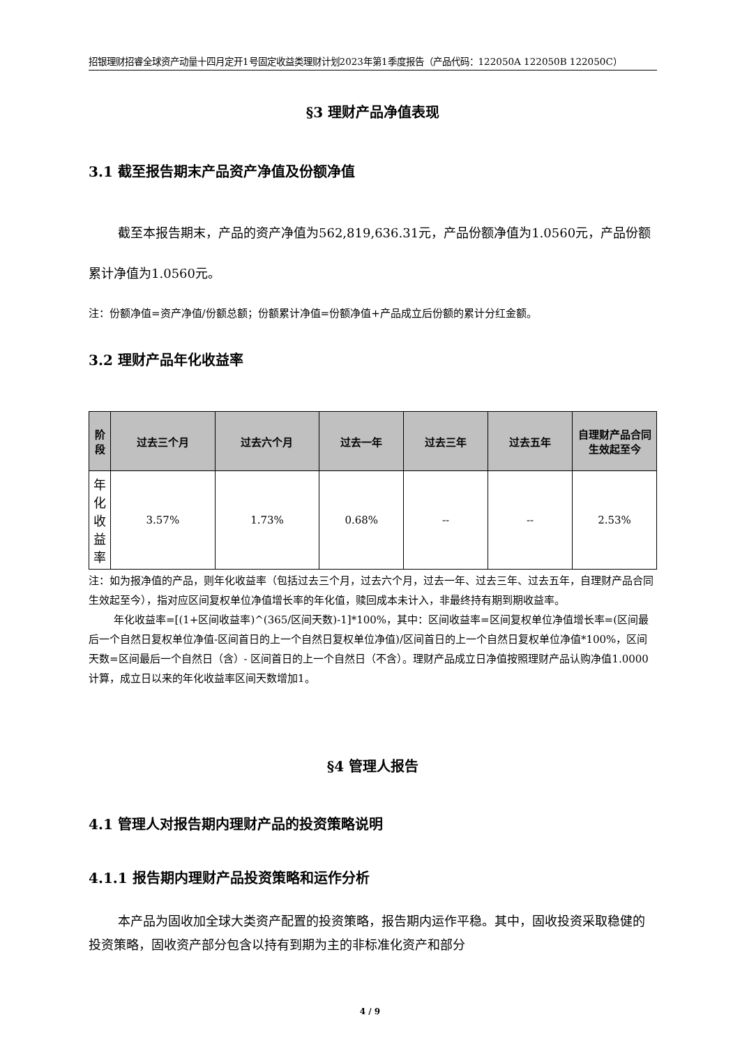招银理财招睿全球资产动量十四月定开1号固定收益类理财计划2023年第1季度报告（产品代码：122050A 122050B 122050C）
§3 理财产品净值表现
3.1 截至报告期末产品资产净值及份额净值
截至本报告期末，产品的资产净值为562,819,636.31元，产品份额净值为1.0560元，产品份额累计净值为1.0560元。
注：份额净值=资产净值/份额总额；份额累计净值=份额净值+产品成立后份额的累计分红金额。
3.2 理财产品年化收益率
| 阶段 | 过去三个月 | 过去六个月 | 过去一年 | 过去三年 | 过去五年 | 自理财产品合同生效起至今 |
| --- | --- | --- | --- | --- | --- | --- |
| 年化收益率 | 3.57% | 1.73% | 0.68% | -- | -- | 2.53% |
注：如为报净值的产品，则年化收益率（包括过去三个月，过去六个月，过去一年、过去三年、过去五年，自理财产品合同生效起至今），指对应区间复权单位净值增长率的年化值，赎回成本未计入，非最终持有期到期收益率。
年化收益率=[(1+区间收益率)^(365/区间天数)-1]*100%，其中：区间收益率=区间复权单位净值增长率=(区间最后一个自然日复权单位净值-区间首日的上一个自然日复权单位净值)/区间首日的上一个自然日复权单位净值*100%，区间天数=区间最后一个自然日（含）- 区间首日的上一个自然日（不含）。理财产品成立日净值按照理财产品认购净值1.0000计算，成立日以来的年化收益率区间天数增加1。
§4 管理人报告
4.1 管理人对报告期内理财产品的投资策略说明
4.1.1 报告期内理财产品投资策略和运作分析
本产品为固收加全球大类资产配置的投资策略，报告期内运作平稳。其中，固收投资采取稳健的投资策略，固收资产部分包含以持有到期为主的非标准化资产和部分
4 / 9